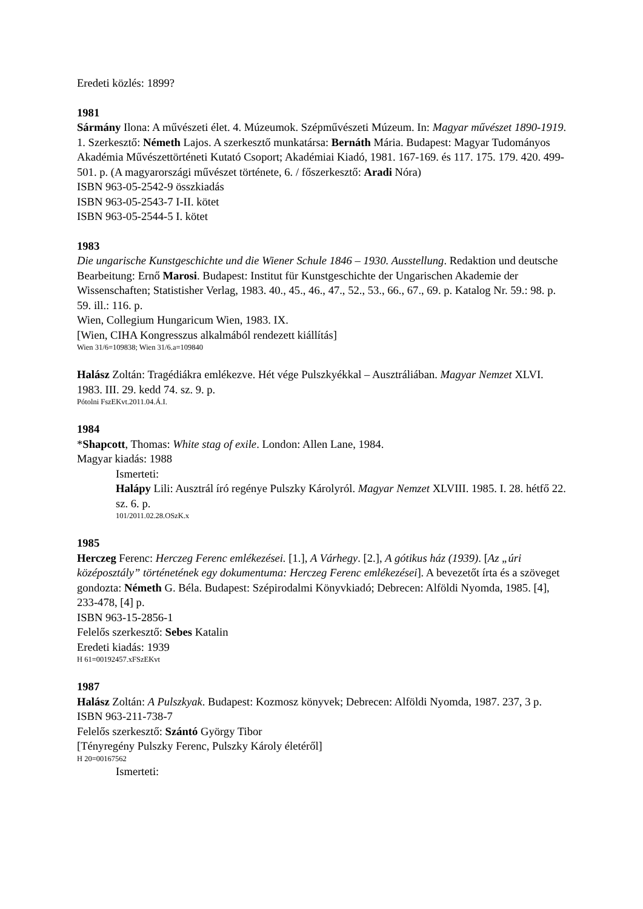Eredeti közlés: 1899?
1981
Sármány Ilona: A művészeti élet. 4. Múzeumok. Szépművészeti Múzeum. In: Magyar művészet 1890-1919. 1. Szerkesztő: Németh Lajos. A szerkesztő munkatársa: Bernáth Mária. Budapest: Magyar Tudományos Akadémia Művészettörténeti Kutató Csoport; Akadémiai Kiadó, 1981. 167-169. és 117. 175. 179. 420. 499-501. p. (A magyarországi művészet története, 6. / főszerkesztő: Aradi Nóra)
ISBN 963-05-2542-9 összkiadás
ISBN 963-05-2543-7 I-II. kötet
ISBN 963-05-2544-5 I. kötet
1983
Die ungarische Kunstgeschichte und die Wiener Schule 1846 – 1930. Ausstellung. Redaktion und deutsche Bearbeitung: Ernő Marosi. Budapest: Institut für Kunstgeschichte der Ungarischen Akademie der Wissenschaften; Statistisher Verlag, 1983. 40., 45., 46., 47., 52., 53., 66., 67., 69. p. Katalog Nr. 59.: 98. p. 59. ill.: 116. p.
Wien, Collegium Hungaricum Wien, 1983. IX.
[Wien, CIHA Kongresszus alkalmából rendezett kiállítás]
Wien 31/6=109838; Wien 31/6.a=109840
Halász Zoltán: Tragédiákra emlékezve. Hét vége Pulszkyékkal – Ausztráliában. Magyar Nemzet XLVI. 1983. III. 29. kedd 74. sz. 9. p.
Pótolni FszEKvt.2011.04.Á.I.
1984
*Shapcott, Thomas: White stag of exile. London: Allen Lane, 1984.
Magyar kiadás: 1988
Ismerteti:
Halápy Lili: Ausztrál író regénye Pulszky Károlyról. Magyar Nemzet XLVIII. 1985. I. 28. hétfő 22. sz. 6. p.
101/2011.02.28.OSzK.x
1985
Herczeg Ferenc: Herczeg Ferenc emlékezései. [1.], A Várhegy. [2.], A gótikus ház (1939). [Az „úri középosztály” történetének egy dokumentuma: Herczeg Ferenc emlékezései]. A bevezetőt írta és a szöveget gondozta: Németh G. Béla. Budapest: Szépirodalmi Könyvkiadó; Debrecen: Alföldi Nyomda, 1985. [4], 233-478, [4] p.
ISBN 963-15-2856-1
Felelős szerkesztő: Sebes Katalin
Eredeti kiadás: 1939
H 61=00192457.xFSzEKvt
1987
Halász Zoltán: A Pulszkyak. Budapest: Kozmosz könyvek; Debrecen: Alföldi Nyomda, 1987. 237, 3 p.
ISBN 963-211-738-7
Felelős szerkesztő: Szántó György Tibor
[Tényregény Pulszky Ferenc, Pulszky Károly életéről]
H 20=00167562
Ismerteti: